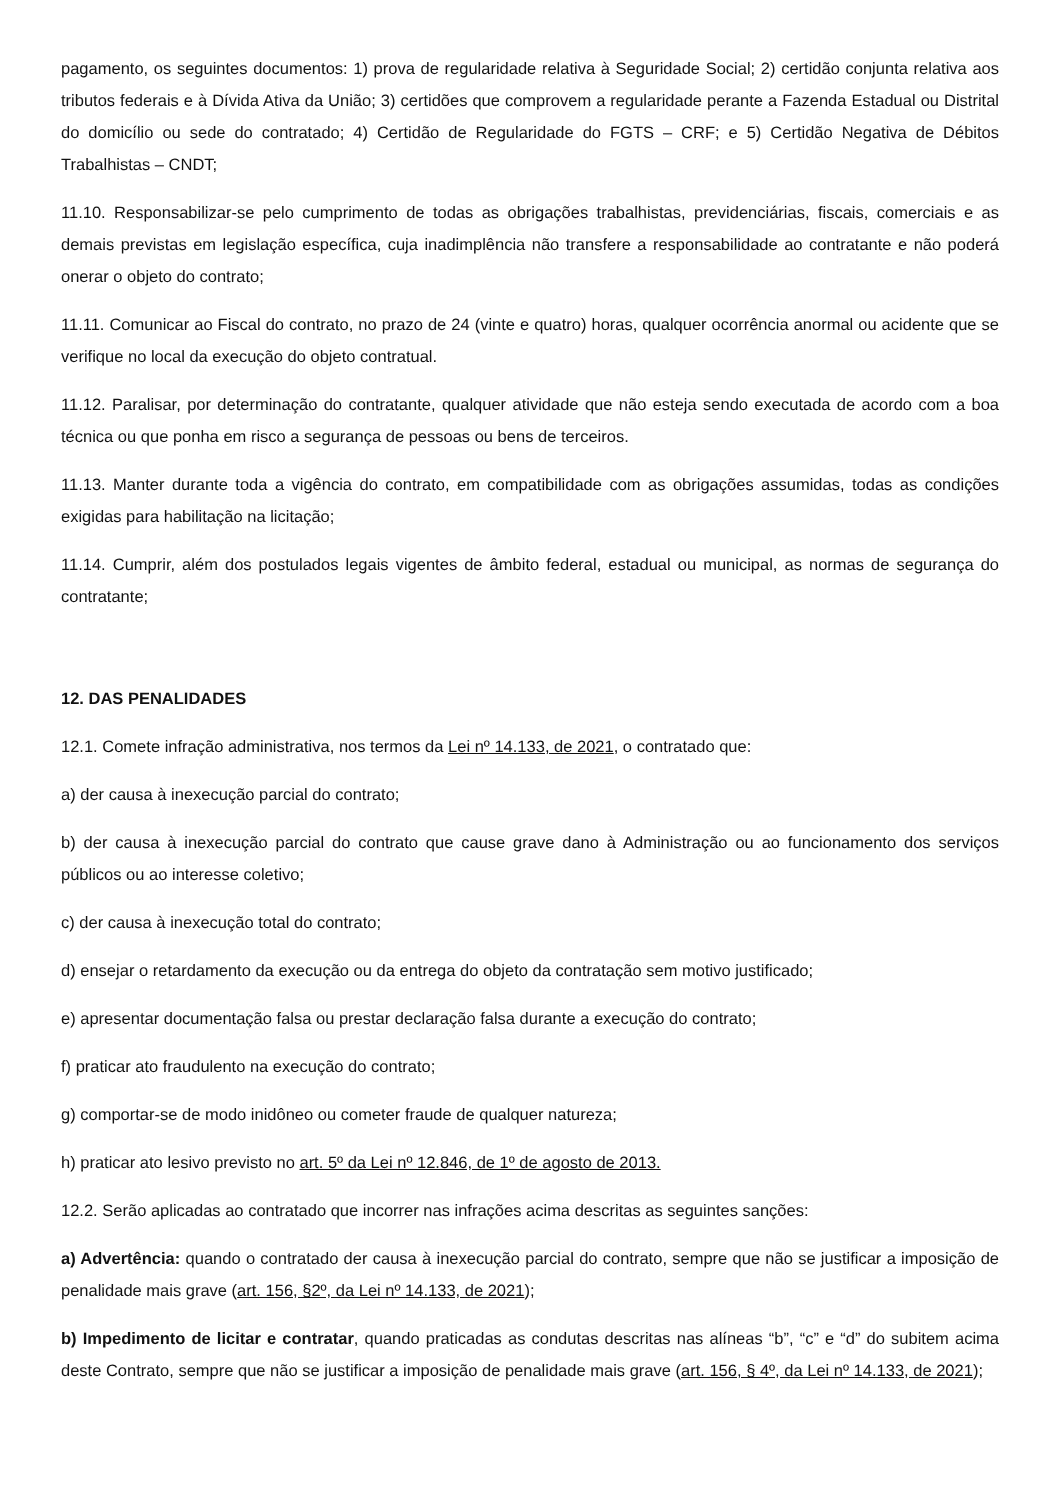pagamento, os seguintes documentos: 1) prova de regularidade relativa à Seguridade Social; 2) certidão conjunta relativa aos tributos federais e à Dívida Ativa da União; 3) certidões que comprovem a regularidade perante a Fazenda Estadual ou Distrital do domicílio ou sede do contratado; 4) Certidão de Regularidade do FGTS – CRF; e 5) Certidão Negativa de Débitos Trabalhistas – CNDT;
11.10. Responsabilizar-se pelo cumprimento de todas as obrigações trabalhistas, previdenciárias, fiscais, comerciais e as demais previstas em legislação específica, cuja inadimplência não transfere a responsabilidade ao contratante e não poderá onerar o objeto do contrato;
11.11. Comunicar ao Fiscal do contrato, no prazo de 24 (vinte e quatro) horas, qualquer ocorrência anormal ou acidente que se verifique no local da execução do objeto contratual.
11.12. Paralisar, por determinação do contratante, qualquer atividade que não esteja sendo executada de acordo com a boa técnica ou que ponha em risco a segurança de pessoas ou bens de terceiros.
11.13. Manter durante toda a vigência do contrato, em compatibilidade com as obrigações assumidas, todas as condições exigidas para habilitação na licitação;
11.14. Cumprir, além dos postulados legais vigentes de âmbito federal, estadual ou municipal, as normas de segurança do contratante;
12. DAS PENALIDADES
12.1. Comete infração administrativa, nos termos da Lei nº 14.133, de 2021, o contratado que:
a) der causa à inexecução parcial do contrato;
b) der causa à inexecução parcial do contrato que cause grave dano à Administração ou ao funcionamento dos serviços públicos ou ao interesse coletivo;
c) der causa à inexecução total do contrato;
d) ensejar o retardamento da execução ou da entrega do objeto da contratação sem motivo justificado;
e) apresentar documentação falsa ou prestar declaração falsa durante a execução do contrato;
f) praticar ato fraudulento na execução do contrato;
g) comportar-se de modo inidôneo ou cometer fraude de qualquer natureza;
h) praticar ato lesivo previsto no art. 5º da Lei nº 12.846, de 1º de agosto de 2013.
12.2. Serão aplicadas ao contratado que incorrer nas infrações acima descritas as seguintes sanções:
a) Advertência: quando o contratado der causa à inexecução parcial do contrato, sempre que não se justificar a imposição de penalidade mais grave (art. 156, §2º, da Lei nº 14.133, de 2021);
b) Impedimento de licitar e contratar, quando praticadas as condutas descritas nas alíneas “b”, “c” e “d” do subitem acima deste Contrato, sempre que não se justificar a imposição de penalidade mais grave (art. 156, § 4º, da Lei nº 14.133, de 2021);